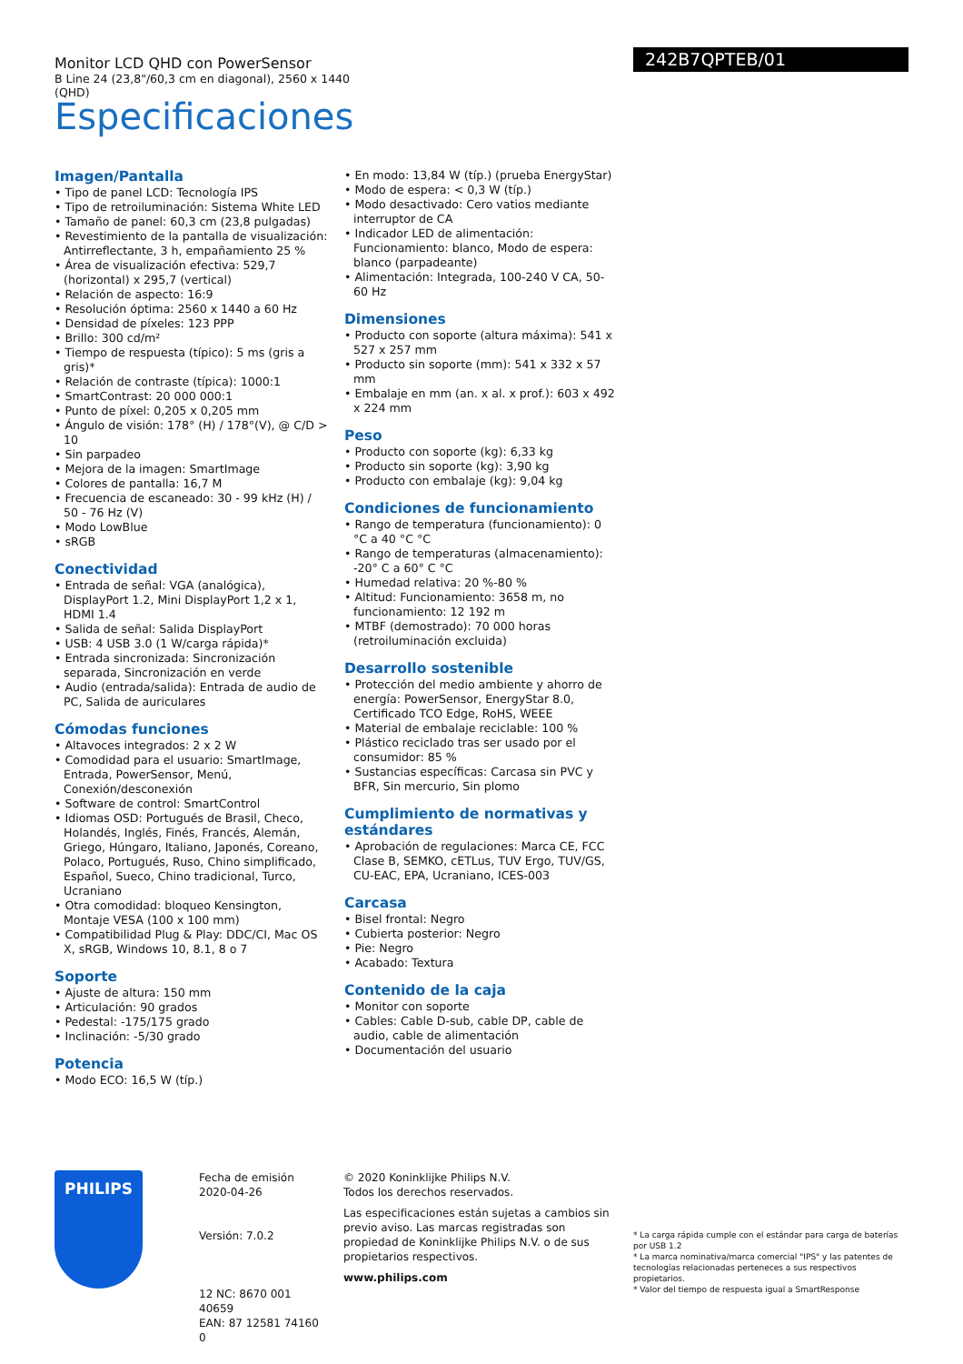Monitor LCD QHD con PowerSensor
B Line 24 (23,8"/60,3 cm en diagonal), 2560 x 1440 (QHD)
242B7QPTEB/01
Especificaciones
Imagen/Pantalla
• Tipo de panel LCD: Tecnología IPS
• Tipo de retroiluminación: Sistema White LED
• Tamaño de panel: 60,3 cm (23,8 pulgadas)
• Revestimiento de la pantalla de visualización: Antirreflectante, 3 h, empañamiento 25 %
• Área de visualización efectiva: 529,7 (horizontal) x 295,7 (vertical)
• Relación de aspecto: 16:9
• Resolución óptima: 2560 x 1440 a 60 Hz
• Densidad de píxeles: 123 PPP
• Brillo: 300 cd/m²
• Tiempo de respuesta (típico): 5 ms (gris a gris)*
• Relación de contraste (típica): 1000:1
• SmartContrast: 20 000 000:1
• Punto de píxel: 0,205 x 0,205 mm
• Ángulo de visión: 178° (H) / 178°(V), @ C/D > 10
• Sin parpadeo
• Mejora de la imagen: SmartImage
• Colores de pantalla: 16,7 M
• Frecuencia de escaneado: 30 - 99 kHz (H) / 50 - 76 Hz (V)
• Modo LowBlue
• sRGB
Conectividad
• Entrada de señal: VGA (analógica), DisplayPort 1.2, Mini DisplayPort 1,2 x 1, HDMI 1.4
• Salida de señal: Salida DisplayPort
• USB: 4 USB 3.0 (1 W/carga rápida)*
• Entrada sincronizada: Sincronización separada, Sincronización en verde
• Audio (entrada/salida): Entrada de audio de PC, Salida de auriculares
Cómodas funciones
• Altavoces integrados: 2 x 2 W
• Comodidad para el usuario: SmartImage, Entrada, PowerSensor, Menú, Conexión/desconexión
• Software de control: SmartControl
• Idiomas OSD: Portugués de Brasil, Checo, Holandés, Inglés, Finés, Francés, Alemán, Griego, Húngaro, Italiano, Japonés, Coreano, Polaco, Portugués, Ruso, Chino simplificado, Español, Sueco, Chino tradicional, Turco, Ucraniano
• Otra comodidad: bloqueo Kensington, Montaje VESA (100 x 100 mm)
• Compatibilidad Plug & Play: DDC/CI, Mac OS X, sRGB, Windows 10, 8.1, 8 o 7
Soporte
• Ajuste de altura: 150 mm
• Articulación: 90 grados
• Pedestal: -175/175 grado
• Inclinación: -5/30 grado
Potencia
• Modo ECO: 16,5 W (típ.)
• En modo: 13,84 W (típ.) (prueba EnergyStar)
• Modo de espera: < 0,3 W (típ.)
• Modo desactivado: Cero vatios mediante interruptor de CA
• Indicador LED de alimentación: Funcionamiento: blanco, Modo de espera: blanco (parpadeante)
• Alimentación: Integrada, 100-240 V CA, 50-60 Hz
Dimensiones
• Producto con soporte (altura máxima): 541 x 527 x 257 mm
• Producto sin soporte (mm): 541 x 332 x 57 mm
• Embalaje en mm (an. x al. x prof.): 603 x 492 x 224 mm
Peso
• Producto con soporte (kg): 6,33 kg
• Producto sin soporte (kg): 3,90 kg
• Producto con embalaje (kg): 9,04 kg
Condiciones de funcionamiento
• Rango de temperatura (funcionamiento): 0 °C a 40 °C °C
• Rango de temperaturas (almacenamiento): -20° C a 60° C °C
• Humedad relativa: 20 %-80 %
• Altitud: Funcionamiento: 3658 m, no funcionamiento: 12 192 m
• MTBF (demostrado): 70 000 horas (retroiluminación excluida)
Desarrollo sostenible
• Protección del medio ambiente y ahorro de energía: PowerSensor, EnergyStar 8.0, Certificado TCO Edge, RoHS, WEEE
• Material de embalaje reciclable: 100 %
• Plástico reciclado tras ser usado por el consumidor: 85 %
• Sustancias específicas: Carcasa sin PVC y BFR, Sin mercurio, Sin plomo
Cumplimiento de normativas y estándares
• Aprobación de regulaciones: Marca CE, FCC Clase B, SEMKO, cETLus, TUV Ergo, TUV/GS, CU-EAC, EPA, Ucraniano, ICES-003
Carcasa
• Bisel frontal: Negro
• Cubierta posterior: Negro
• Pie: Negro
• Acabado: Textura
Contenido de la caja
• Monitor con soporte
• Cables: Cable D-sub, cable DP, cable de audio, cable de alimentación
• Documentación del usuario
PHILIPS
Fecha de emisión
2020-04-26
Versión: 7.0.2
12 NC: 8670 001 40659
EAN: 87 12581 74160 0
© 2020 Koninklijke Philips N.V.
Todos los derechos reservados.
Las especificaciones están sujetas a cambios sin previo aviso. Las marcas registradas son propiedad de Koninklijke Philips N.V. o de sus propietarios respectivos.
www.philips.com
* La carga rápida cumple con el estándar para carga de baterías por USB 1.2
* La marca nominativa/marca comercial "IPS" y las patentes de tecnologías relacionadas perteneces a sus respectivos propietarios.
* Valor del tiempo de respuesta igual a SmartResponse